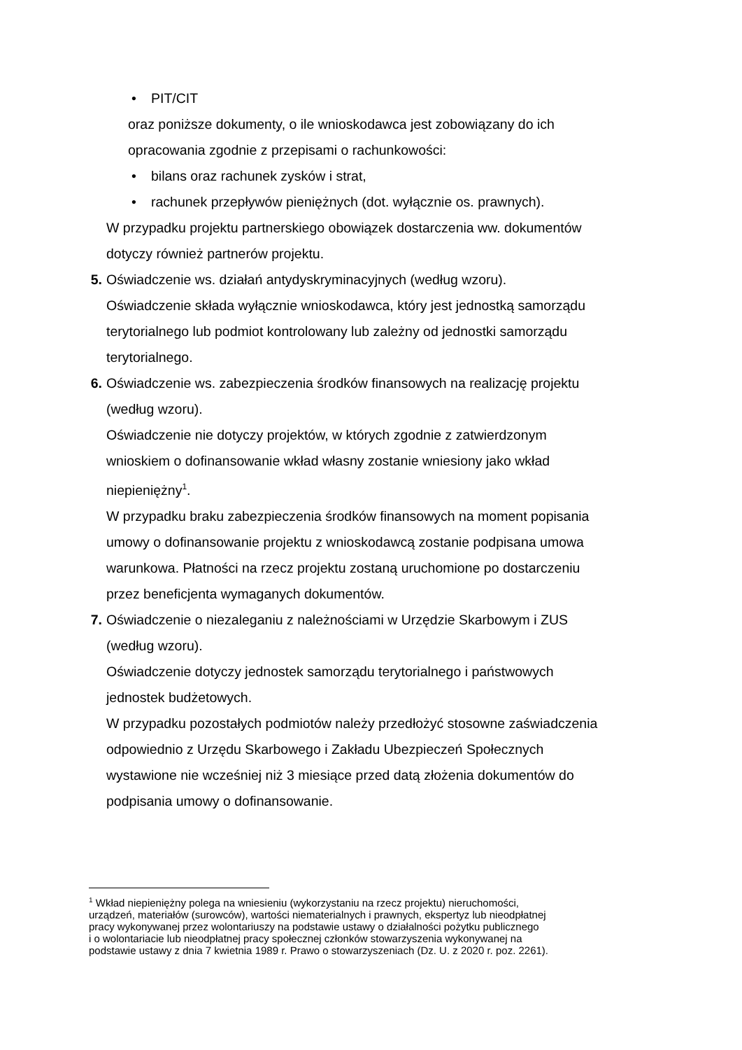• PIT/CIT
oraz poniższe dokumenty, o ile wnioskodawca jest zobowiązany do ich
opracowania zgodnie z przepisami o rachunkowości:
• bilans oraz rachunek zysków i strat,
• rachunek przepływów pieniężnych (dot. wyłącznie os. prawnych).
W przypadku projektu partnerskiego obowiązek dostarczenia ww. dokumentów
dotyczy również partnerów projektu.
5. Oświadczenie ws. działań antydyskryminacyjnych (według wzoru).
Oświadczenie składa wyłącznie wnioskodawca, który jest jednostką samorządu
terytorialnego lub podmiot kontrolowany lub zależny od jednostki samorządu
terytorialnego.
6. Oświadczenie ws. zabezpieczenia środków finansowych na realizację projektu
(według wzoru).
Oświadczenie nie dotyczy projektów, w których zgodnie z zatwierdzonym
wnioskiem o dofinansowanie wkład własny zostanie wniesiony jako wkład
niepieniężny<sup>1</sup>.
W przypadku braku zabezpieczenia środków finansowych na moment popisania
umowy o dofinansowanie projektu z wnioskodawcą zostanie podpisana umowa
warunkowa. Płatności na rzecz projektu zostaną uruchomione po dostarczeniu
przez beneficjenta wymaganych dokumentów.
7. Oświadczenie o niezaleganiu z należnościami w Urzędzie Skarbowym i ZUS
(według wzoru).
Oświadczenie dotyczy jednostek samorządu terytorialnego i państwowych
jednostek budżetowych.
W przypadku pozostałych podmiotów należy przedłożyć stosowne zaświadczenia
odpowiednio z Urzędu Skarbowego i Zakładu Ubezpieczeń Społecznych
wystawione nie wcześniej niż 3 miesiące przed datą złożenia dokumentów do
podpisania umowy o dofinansowanie.
<sup>1</sup> Wkład niepieniężny polega na wniesieniu (wykorzystaniu na rzecz projektu) nieruchomości,
urządzeń, materiałów (surowców), wartości niematerialnych i prawnych, ekspertyz lub nieodpłatnej
pracy wykonywanej przez wolontariuszy na podstawie ustawy o działalności pożytku publicznego
i o wolontariacie lub nieodpłatnej pracy społecznej członków stowarzyszenia wykonywanej na
podstawie ustawy z dnia 7 kwietnia 1989 r. Prawo o stowarzyszeniach (Dz. U. z 2020 r. poz. 2261).